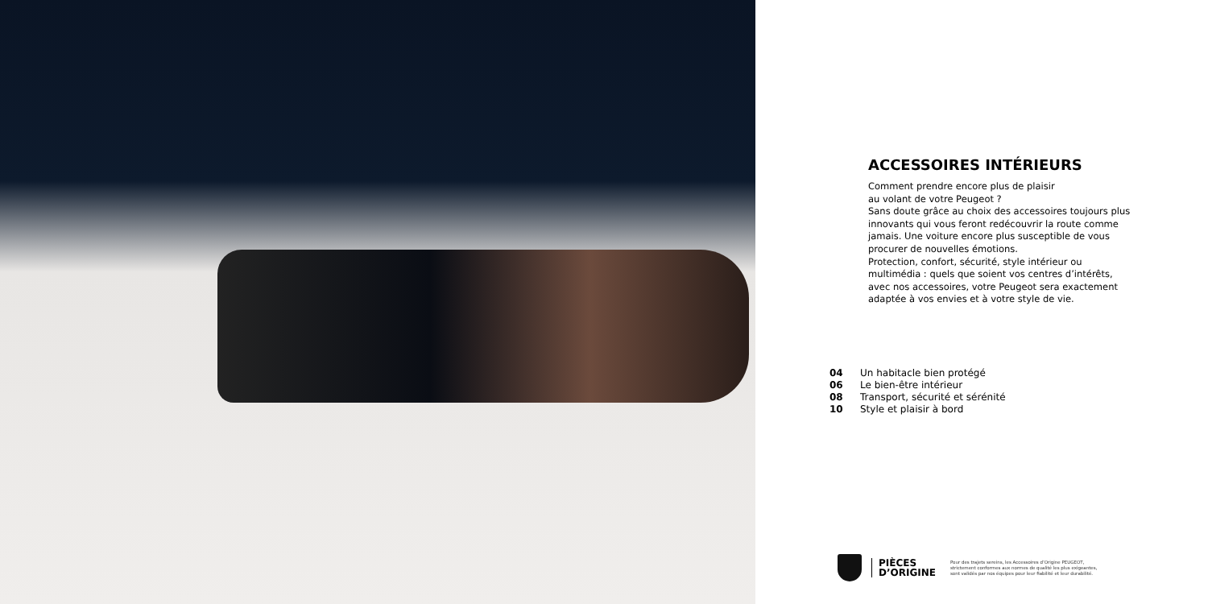ACCESSOIRES INTÉRIEURS
Comment prendre encore plus de plaisir
au volant de votre Peugeot ?
Sans doute grâce au choix des accessoires toujours plus innovants qui vous feront redécouvrir la route comme jamais. Une voiture encore plus susceptible de vous procurer de nouvelles émotions.
Protection, confort, sécurité, style intérieur ou multimédia : quels que soient vos centres d’intérêts, avec nos accessoires, votre Peugeot sera exactement adaptée à vos envies et à votre style de vie.
| 04 | Un habitacle bien protégé |
| 06 | Le bien-être intérieur |
| 08 | Transport, sécurité et sérénité |
| 10 | Style et plaisir à bord |
PIÈCES
D’ORIGINE
Pour des trajets sereins, les Accessoires d’Origine PEUGEOT,
strictement conformes aux normes de qualité les plus exigeantes,
sont validés par nos équipes pour leur fiabilité et leur durabilité.